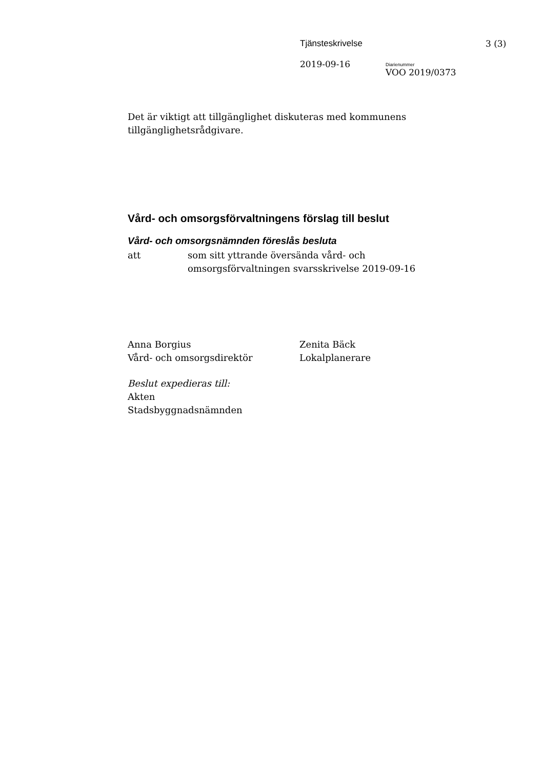Tjänsteskrivelse 3 (3)
2019-09-16
Diarienummer
VOO 2019/0373
Det är viktigt att tillgänglighet diskuteras med kommunens tillgänglighetsrådgivare.
Vård- och omsorgsförvaltningens förslag till beslut
Vård- och omsorgsnämnden föreslås besluta
att som sitt yttrande översända vård- och
omsorgsförvaltningen svarsskrivelse 2019-09-16
Anna Borgius
Vård- och omsorgsdirektör
Zenita Bäck
Lokalplanerare
Beslut expedieras till:
Akten
Stadsbyggnadsnämnden